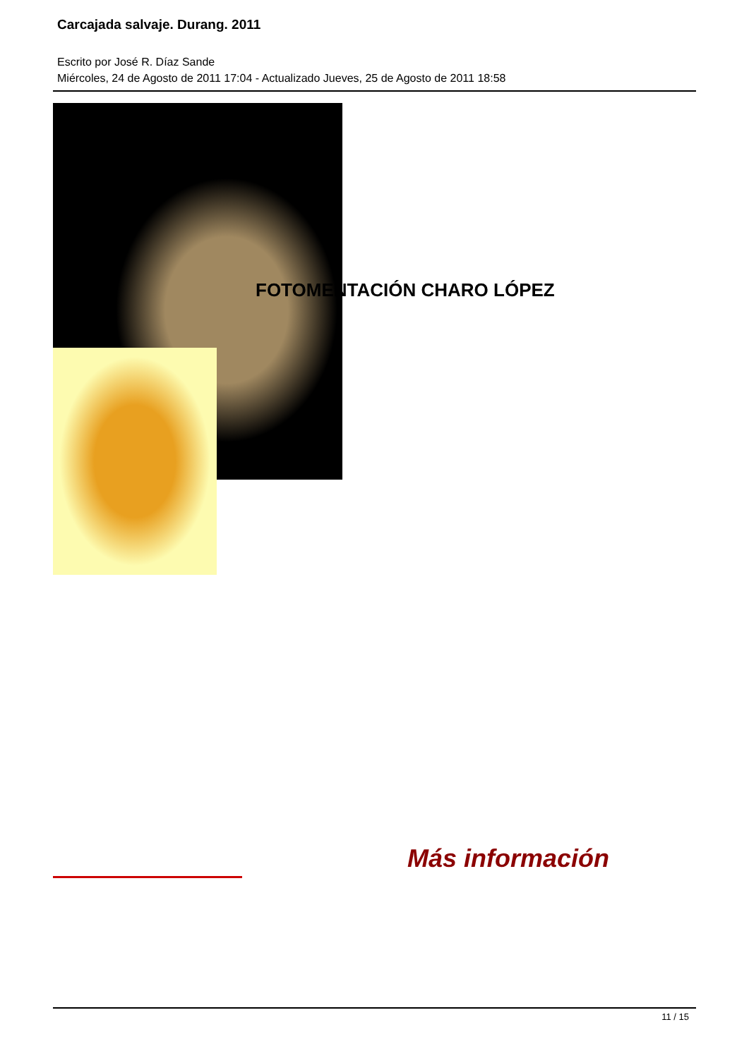Carcajada salvaje. Durang. 2011
Escrito por José R. Díaz Sande
Miércoles, 24 de Agosto de 2011 17:04 - Actualizado Jueves, 25 de Agosto de 2011 18:58
FOTOMENTACIÓN CHARO LÓPEZ
Más información
11 / 15